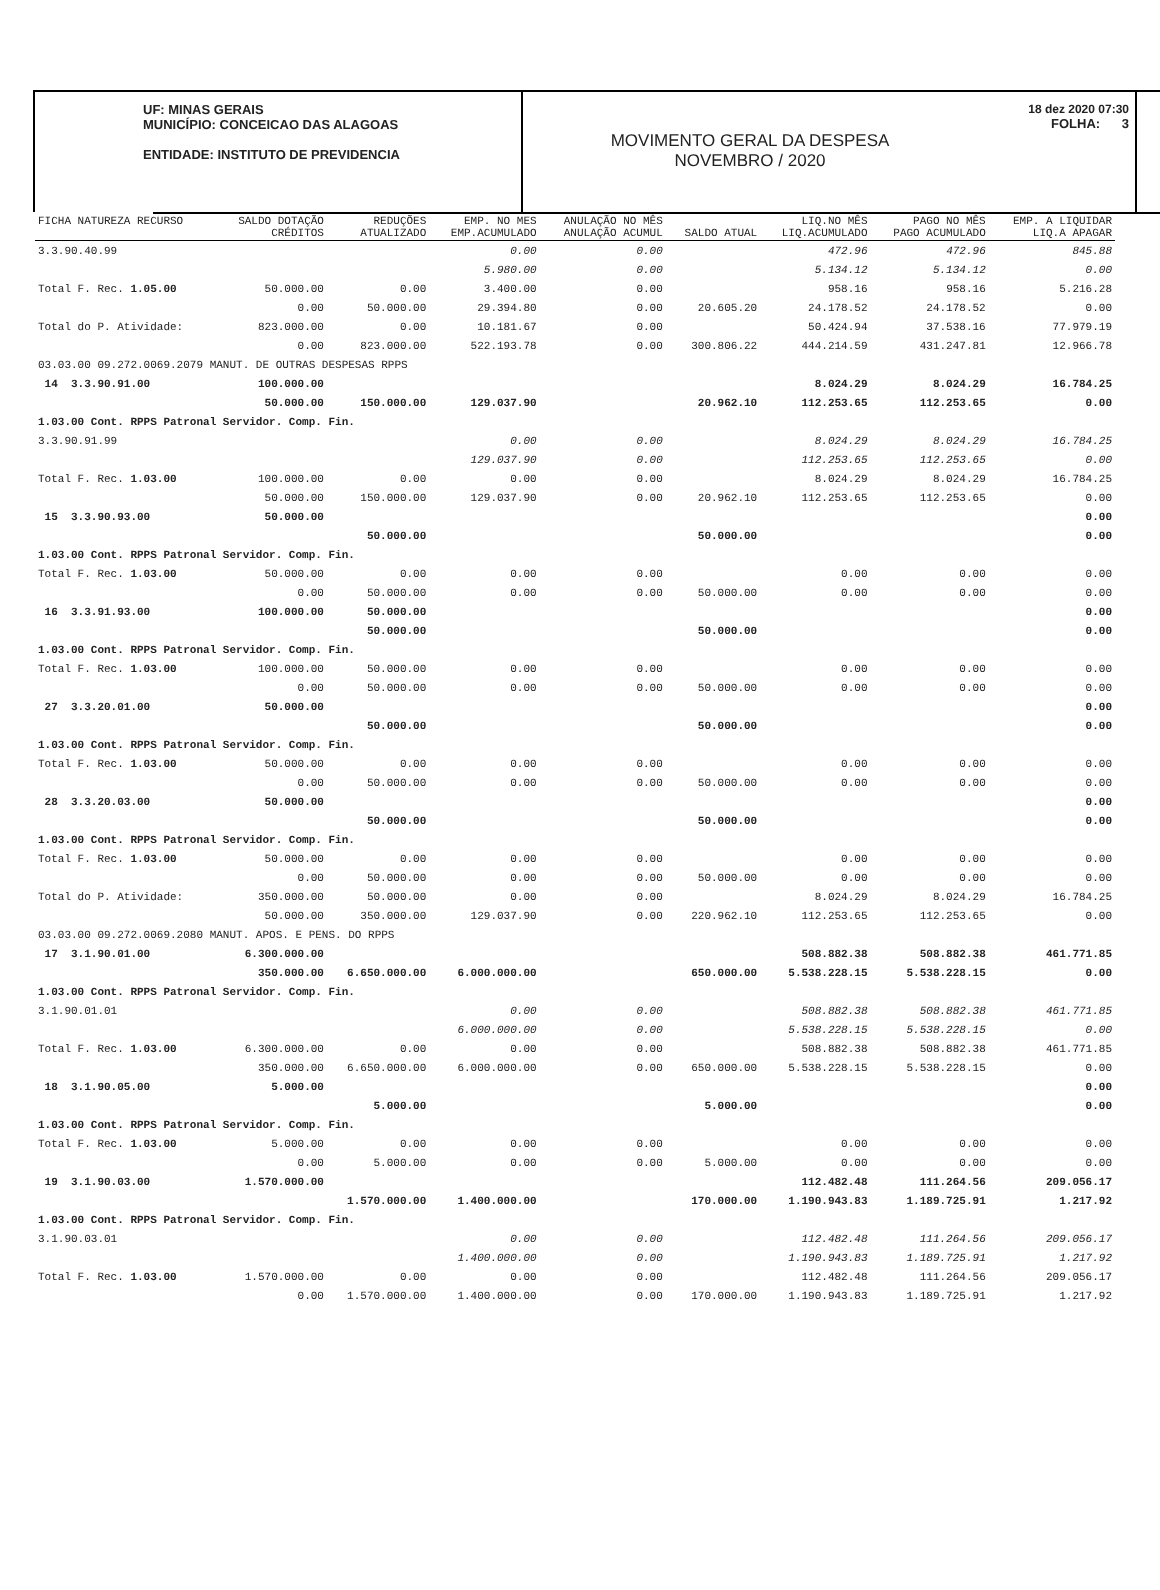UF: MINAS GERAIS
MUNICÍPIO: CONCEICAO DAS ALAGOAS
ENTIDADE: INSTITUTO DE PREVIDENCIA
18 dez 2020 07:30
FOLHA: 3
MOVIMENTO GERAL DA DESPESA
NOVEMBRO / 2020
| FICHA NATUREZA RECURSO | SALDO DOTAÇÃO CRÉDITOS | REDUÇÕES ATUALIZADO | EMP. NO MES EMP.ACUMULADO | ANULAÇÃO NO MÊS ANULAÇÃO ACUMUL | SALDO ATUAL | LIQ.NO MÊS LIQ.ACUMULADO | PAGO NO MÊS PAGO ACUMULADO | EMP. A LIQUIDAR LIQ.A APAGAR |
| --- | --- | --- | --- | --- | --- | --- | --- | --- |
| 3.3.90.40.99 | | | 0.00 | 0.00 | | 472.96 | 472.96 | 845.88 |
| | | | 5.980.00 | 0.00 | | 5.134.12 | 5.134.12 | 0.00 |
| Total F. Rec. 1.05.00 | 50.000.00 | 0.00 | 3.400.00 | 0.00 | | 958.16 | 958.16 | 5.216.28 |
| | 0.00 | 50.000.00 | 29.394.80 | 0.00 | 20.605.20 | 24.178.52 | 24.178.52 | 0.00 |
| Total do P. Atividade: | 823.000.00 | 0.00 | 10.181.67 | 0.00 | | 50.424.94 | 37.538.16 | 77.979.19 |
| | 0.00 | 823.000.00 | 522.193.78 | 0.00 | 300.806.22 | 444.214.59 | 431.247.81 | 12.966.78 |
| 03.03.00 09.272.0069.2079 MANUT. DE OUTRAS DESPESAS RPPS | | | | | | | | |
| 14 3.3.90.91.00 | 100.000.00 | | | | | 8.024.29 | 8.024.29 | 16.784.25 |
| | 50.000.00 | 150.000.00 | 129.037.90 | | 20.962.10 | 112.253.65 | 112.253.65 | 0.00 |
| 1.03.00 Cont. RPPS Patronal Servidor. Comp. Fin. | | | | | | | | |
| 3.3.90.91.99 | | | 0.00 | 0.00 | | 8.024.29 | 8.024.29 | 16.784.25 |
| | | | 129.037.90 | 0.00 | | 112.253.65 | 112.253.65 | 0.00 |
| Total F. Rec. 1.03.00 | 100.000.00 | 0.00 | 0.00 | 0.00 | | 8.024.29 | 8.024.29 | 16.784.25 |
| | 50.000.00 | 150.000.00 | 129.037.90 | 0.00 | 20.962.10 | 112.253.65 | 112.253.65 | 0.00 |
| 15 3.3.90.93.00 | 50.000.00 | | | | | | | 0.00 |
| | | 50.000.00 | | | 50.000.00 | | | 0.00 |
| 1.03.00 Cont. RPPS Patronal Servidor. Comp. Fin. | | | | | | | | |
| Total F. Rec. 1.03.00 | 50.000.00 | 0.00 | 0.00 | 0.00 | | 0.00 | 0.00 | 0.00 |
| | 0.00 | 50.000.00 | 0.00 | 0.00 | 50.000.00 | 0.00 | 0.00 | 0.00 |
| 16 3.3.91.93.00 | 100.000.00 | 50.000.00 | | | | | | 0.00 |
| | | 50.000.00 | | | 50.000.00 | | | 0.00 |
| 1.03.00 Cont. RPPS Patronal Servidor. Comp. Fin. | | | | | | | | |
| Total F. Rec. 1.03.00 | 100.000.00 | 50.000.00 | 0.00 | 0.00 | | 0.00 | 0.00 | 0.00 |
| | 0.00 | 50.000.00 | 0.00 | 0.00 | 50.000.00 | 0.00 | 0.00 | 0.00 |
| 27 3.3.20.01.00 | 50.000.00 | | | | | | | 0.00 |
| | | 50.000.00 | | | 50.000.00 | | | 0.00 |
| 1.03.00 Cont. RPPS Patronal Servidor. Comp. Fin. | | | | | | | | |
| Total F. Rec. 1.03.00 | 50.000.00 | 0.00 | 0.00 | 0.00 | | 0.00 | 0.00 | 0.00 |
| | 0.00 | 50.000.00 | 0.00 | 0.00 | 50.000.00 | 0.00 | 0.00 | 0.00 |
| 28 3.3.20.03.00 | 50.000.00 | | | | | | | 0.00 |
| | | 50.000.00 | | | 50.000.00 | | | 0.00 |
| 1.03.00 Cont. RPPS Patronal Servidor. Comp. Fin. | | | | | | | | |
| Total F. Rec. 1.03.00 | 50.000.00 | 0.00 | 0.00 | 0.00 | | 0.00 | 0.00 | 0.00 |
| | 0.00 | 50.000.00 | 0.00 | 0.00 | 50.000.00 | 0.00 | 0.00 | 0.00 |
| Total do P. Atividade: | 350.000.00 | 50.000.00 | 0.00 | 0.00 | | 8.024.29 | 8.024.29 | 16.784.25 |
| | 50.000.00 | 350.000.00 | 129.037.90 | 0.00 | 220.962.10 | 112.253.65 | 112.253.65 | 0.00 |
| 03.03.00 09.272.0069.2080 MANUT. APOS. E PENS. DO RPPS | | | | | | | | |
| 17 3.1.90.01.00 | 6.300.000.00 | | | | | 508.882.38 | 508.882.38 | 461.771.85 |
| | 350.000.00 | 6.650.000.00 | 6.000.000.00 | | 650.000.00 | 5.538.228.15 | 5.538.228.15 | 0.00 |
| 1.03.00 Cont. RPPS Patronal Servidor. Comp. Fin. | | | | | | | | |
| 3.1.90.01.01 | | | 0.00 | 0.00 | | 508.882.38 | 508.882.38 | 461.771.85 |
| | | | 6.000.000.00 | 0.00 | | 5.538.228.15 | 5.538.228.15 | 0.00 |
| Total F. Rec. 1.03.00 | 6.300.000.00 | 0.00 | 0.00 | 0.00 | | 508.882.38 | 508.882.38 | 461.771.85 |
| | 350.000.00 | 6.650.000.00 | 6.000.000.00 | 0.00 | 650.000.00 | 5.538.228.15 | 5.538.228.15 | 0.00 |
| 18 3.1.90.05.00 | 5.000.00 | | | | | | | 0.00 |
| | | 5.000.00 | | | 5.000.00 | | | 0.00 |
| 1.03.00 Cont. RPPS Patronal Servidor. Comp. Fin. | | | | | | | | |
| Total F. Rec. 1.03.00 | 5.000.00 | 0.00 | 0.00 | 0.00 | | 0.00 | 0.00 | 0.00 |
| | 0.00 | 5.000.00 | 0.00 | 0.00 | 5.000.00 | 0.00 | 0.00 | 0.00 |
| 19 3.1.90.03.00 | 1.570.000.00 | | | | | 112.482.48 | 111.264.56 | 209.056.17 |
| | | 1.570.000.00 | 1.400.000.00 | | 170.000.00 | 1.190.943.83 | 1.189.725.91 | 1.217.92 |
| 1.03.00 Cont. RPPS Patronal Servidor. Comp. Fin. | | | | | | | | |
| 3.1.90.03.01 | | | 0.00 | 0.00 | | 112.482.48 | 111.264.56 | 209.056.17 |
| | | | 1.400.000.00 | 0.00 | | 1.190.943.83 | 1.189.725.91 | 1.217.92 |
| Total F. Rec. 1.03.00 | 1.570.000.00 | 0.00 | 0.00 | 0.00 | | 112.482.48 | 111.264.56 | 209.056.17 |
| | 0.00 | 1.570.000.00 | 1.400.000.00 | 0.00 | 170.000.00 | 1.190.943.83 | 1.189.725.91 | 1.217.92 |